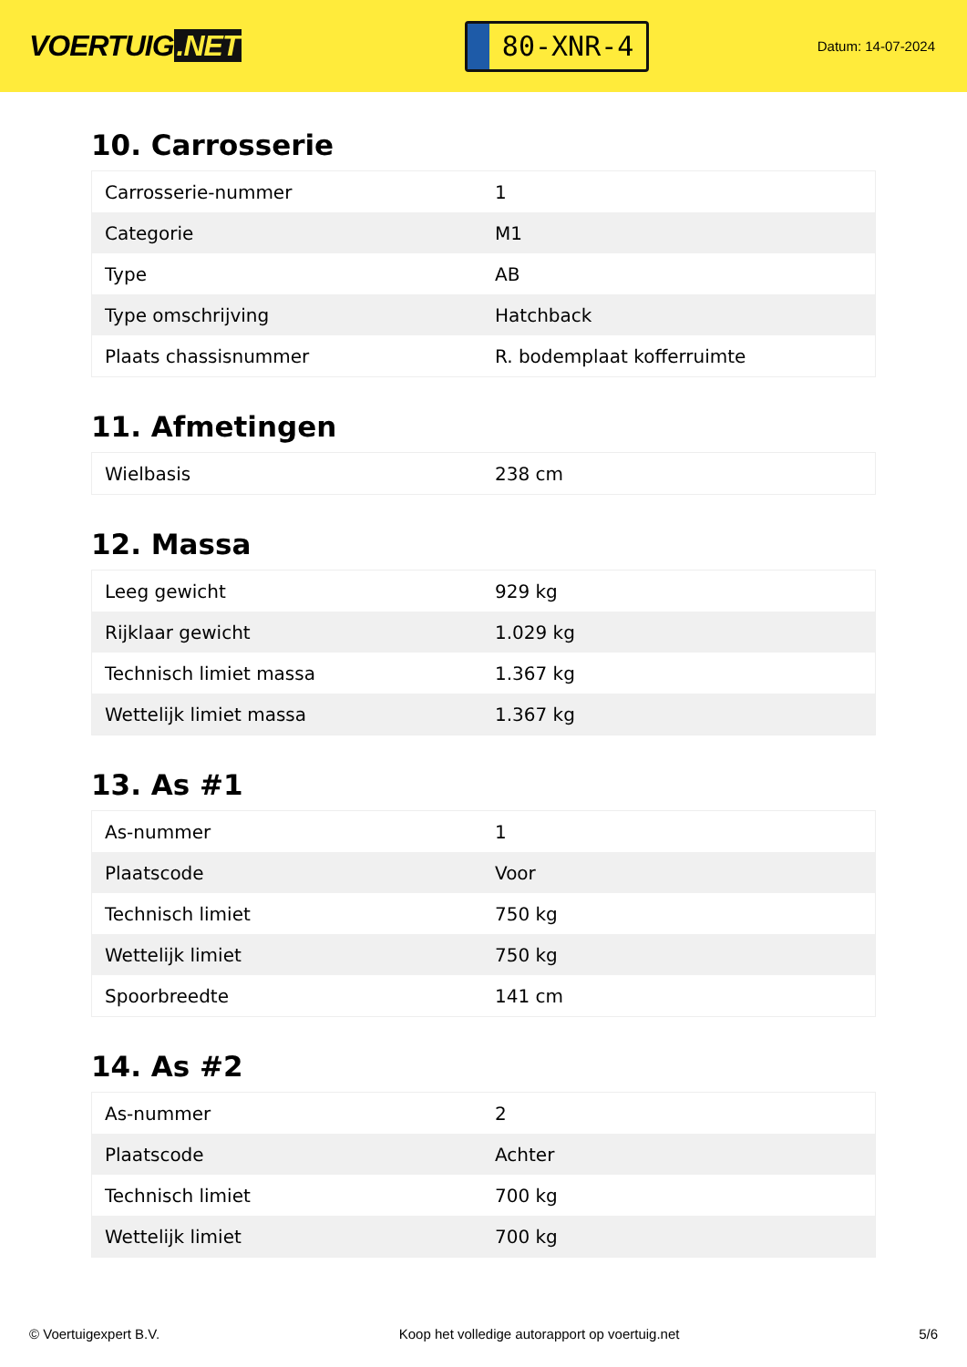VOERTUIG.NET
80-XNR-4
Datum: 14-07-2024
10. Carrosserie
| Carrosserie-nummer | 1 |
| Categorie | M1 |
| Type | AB |
| Type omschrijving | Hatchback |
| Plaats chassisnummer | R. bodemplaat kofferruimte |
11. Afmetingen
| Wielbasis | 238 cm |
12. Massa
| Leeg gewicht | 929 kg |
| Rijklaar gewicht | 1.029 kg |
| Technisch limiet massa | 1.367 kg |
| Wettelijk limiet massa | 1.367 kg |
13. As #1
| As-nummer | 1 |
| Plaatscode | Voor |
| Technisch limiet | 750 kg |
| Wettelijk limiet | 750 kg |
| Spoorbreedte | 141 cm |
14. As #2
| As-nummer | 2 |
| Plaatscode | Achter |
| Technisch limiet | 700 kg |
| Wettelijk limiet | 700 kg |
© Voertuigexpert B.V. Koop het volledige autorapport op voertuig.net 5/6